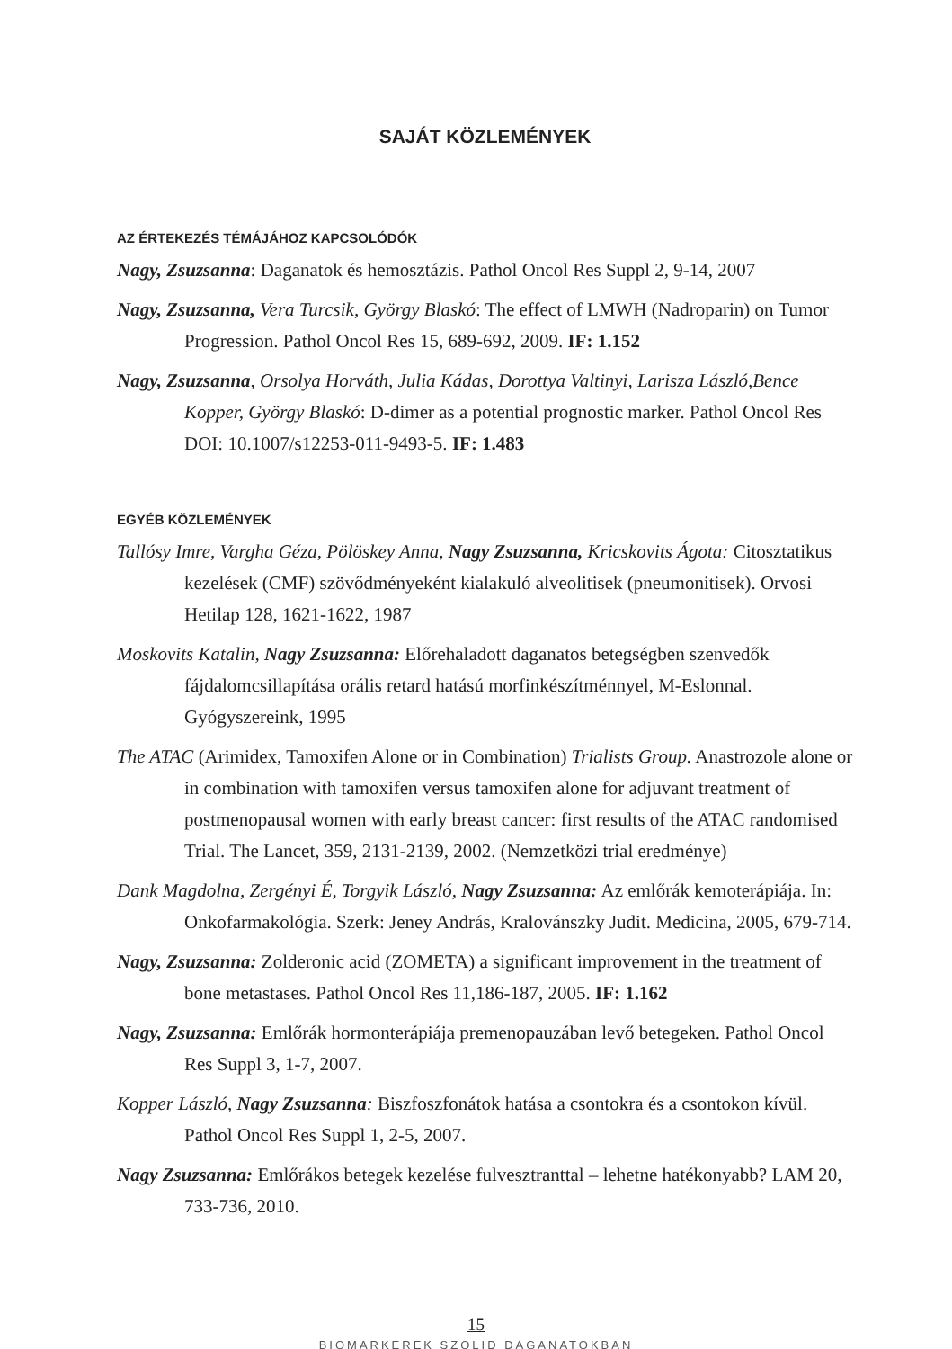SAJÁT KÖZLEMÉNYEK
AZ ÉRTEKEZÉS TÉMÁJÁHOZ KAPCSOLÓDÓK
Nagy, Zsuzsanna: Daganatok és hemosztázis. Pathol Oncol Res Suppl 2, 9-14, 2007
Nagy, Zsuzsanna, Vera Turcsik, György Blaskó: The effect of LMWH (Nadroparin) on Tumor Progression. Pathol Oncol Res 15, 689-692, 2009. IF: 1.152
Nagy, Zsuzsanna, Orsolya Horváth, Julia Kádas, Dorottya Valtinyi, Larisza László,Bence Kopper, György Blaskó: D-dimer as a potential prognostic marker. Pathol Oncol Res DOI: 10.1007/s12253-011-9493-5. IF: 1.483
EGYÉB KÖZLEMÉNYEK
Tallósy Imre, Vargha Géza, Pölöskey Anna, Nagy Zsuzsanna, Kricskovits Ágota: Citosztatikus kezelések (CMF) szövődményeként kialakuló alveolitisek (pneumonitisek). Orvosi Hetilap 128, 1621-1622, 1987
Moskovits Katalin, Nagy Zsuzsanna: Előrehaladott daganatos betegségben szenvedők fájdalomcsillapítása orális retard hatású morfinkészítménnyel, M-Eslonnal. Gyógyszereink, 1995
The ATAC (Arimidex, Tamoxifen Alone or in Combination) Trialists Group. Anastrozole alone or in combination with tamoxifen versus tamoxifen alone for adjuvant treatment of postmenopausal women with early breast cancer: first results of the ATAC randomised Trial. The Lancet, 359, 2131-2139, 2002. (Nemzetközi trial eredménye)
Dank Magdolna, Zergényi É, Torgyik László, Nagy Zsuzsanna: Az emlőrák kemoterápiája. In: Onkofarmakológia. Szerk: Jeney András, Kralovánszky Judit. Medicina, 2005, 679-714.
Nagy, Zsuzsanna: Zolderonic acid (ZOMETA) a significant improvement in the treatment of bone metastases. Pathol Oncol Res 11,186-187, 2005. IF: 1.162
Nagy, Zsuzsanna: Emlőrák hormonterápiája premenopauzában levő betegeken. Pathol Oncol Res Suppl 3, 1-7, 2007.
Kopper László, Nagy Zsuzsanna: Biszfoszfonátok hatása a csontokra és a csontokon kívül. Pathol Oncol Res Suppl 1, 2-5, 2007.
Nagy Zsuzsanna: Emlőrákos betegek kezelése fulvesztranttal – lehetne hatékonyabb? LAM 20, 733-736, 2010.
15
BIOMARKEREK SZOLID DAGANATOKBAN